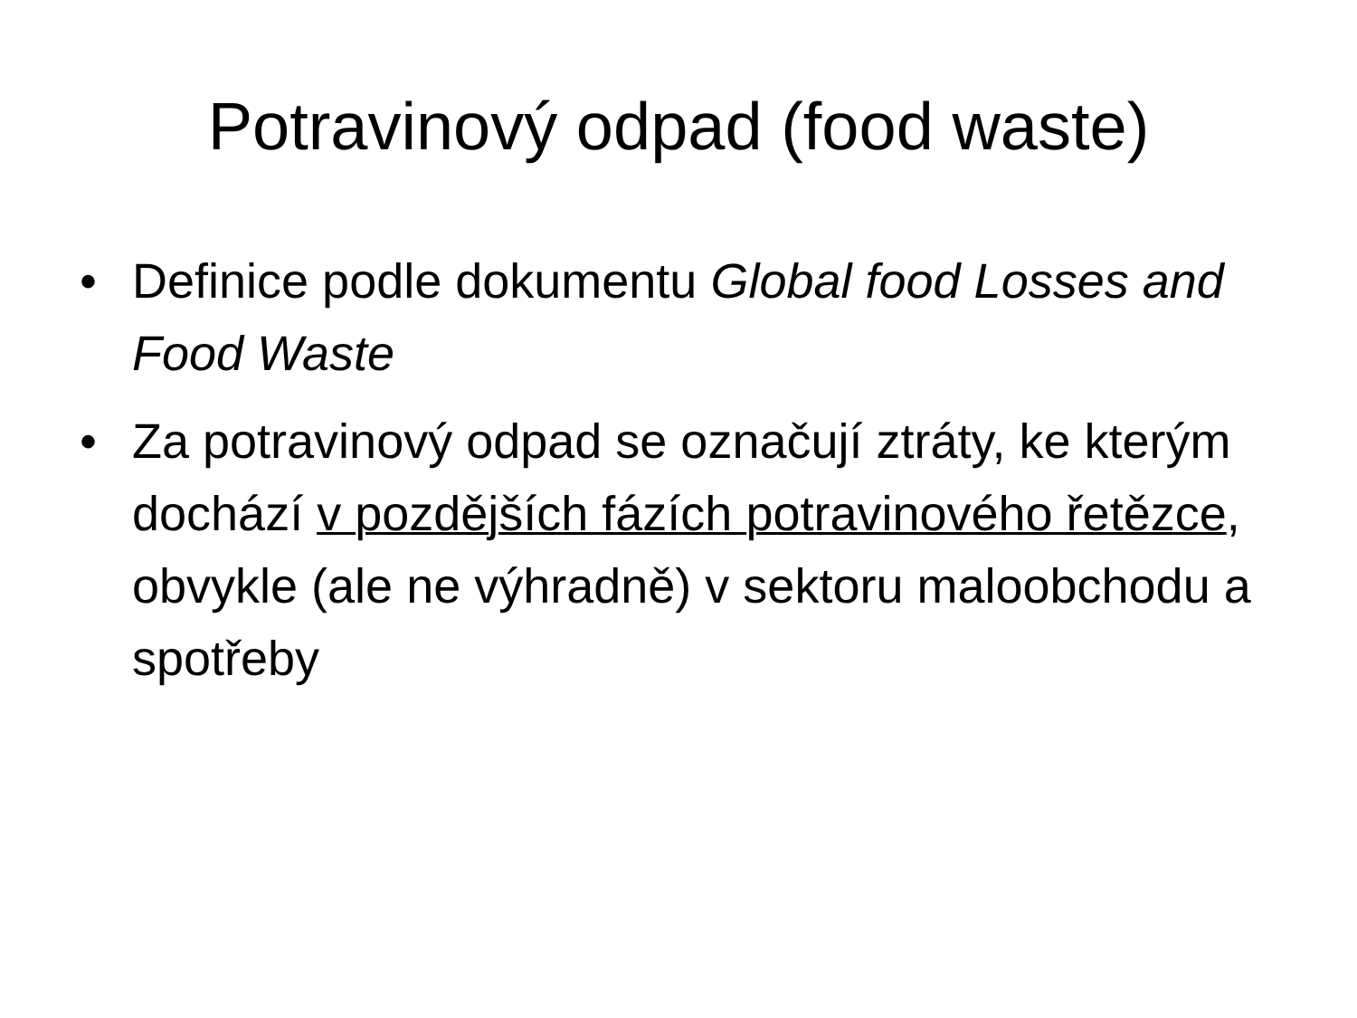Potravinový odpad (food waste)
• Definice podle dokumentu Global food Losses and Food Waste
• Za potravinový odpad se označují ztráty, ke kterým dochází v pozdějších fázích potravinového řetězce, obvykle (ale ne výhradně) v sektoru maloobchodu a spotřeby